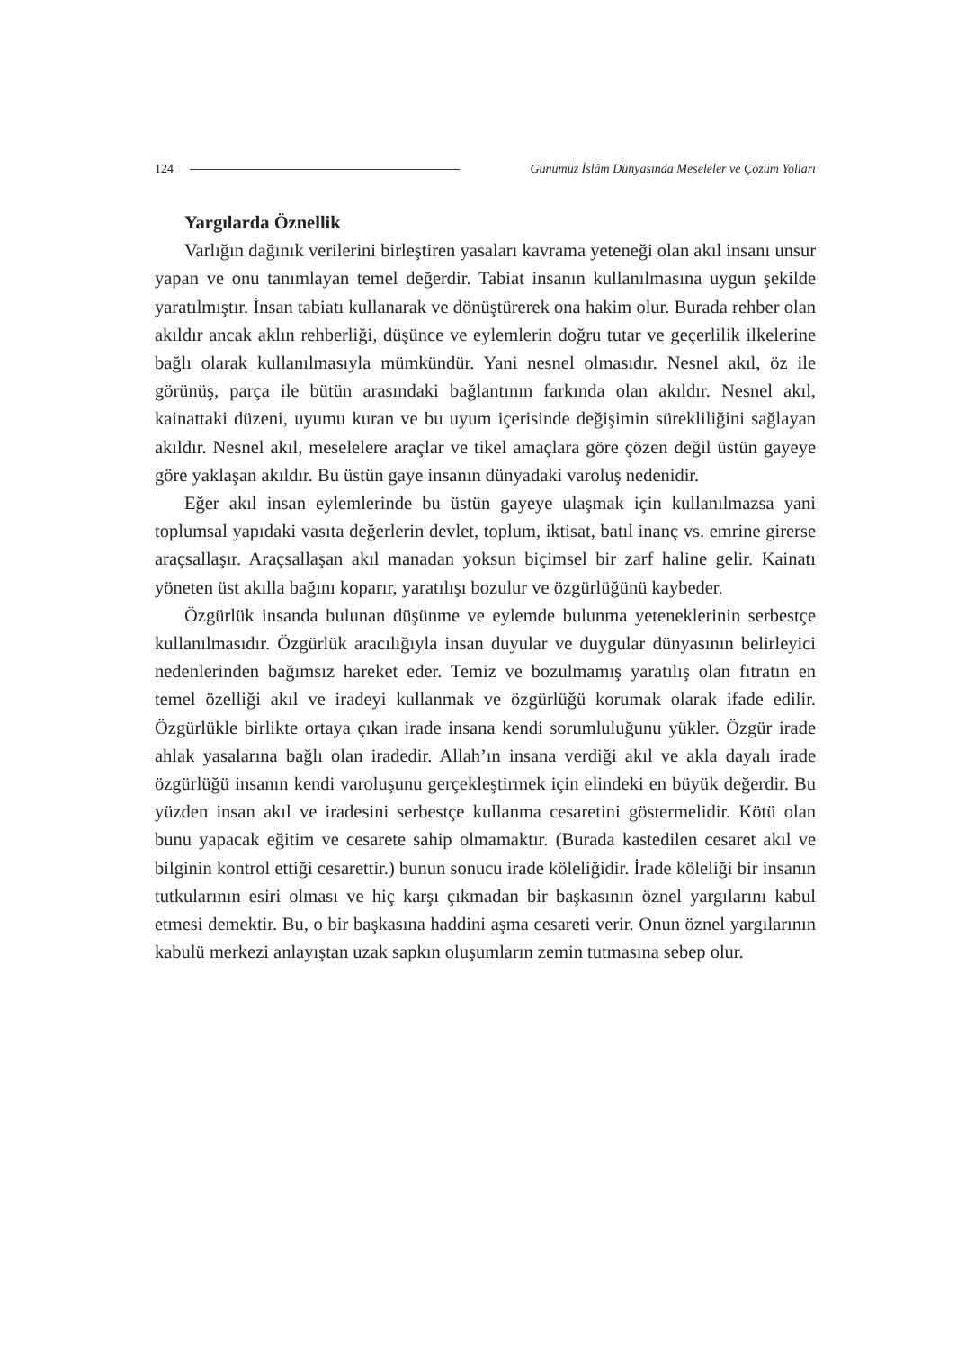124 Günümüz İslâm Dünyasında Meseleler ve Çözüm Yolları
Yargılarda Öznellik
Varlığın dağınık verilerini birleştiren yasaları kavrama yeteneği olan akıl insanı unsur yapan ve onu tanımlayan temel değerdir. Tabiat insanın kullanılmasına uygun şekilde yaratılmıştır. İnsan tabiatı kullanarak ve dönüştürerek ona hakim olur. Burada rehber olan akıldır ancak aklın rehberliği, düşünce ve eylemlerin doğru tutar ve geçerlilik ilkelerine bağlı olarak kullanılmasıyla mümkündür. Yani nesnel olmasıdır. Nesnel akıl, öz ile görünüş, parça ile bütün arasındaki bağlantının farkında olan akıldır. Nesnel akıl, kainattaki düzeni, uyumu kuran ve bu uyum içerisinde değişimin sürekliliğini sağlayan akıldır. Nesnel akıl, meselelere araçlar ve tikel amaçlara göre çözen değil üstün gayeye göre yaklaşan akıldır. Bu üstün gaye insanın dünyadaki varoluş nedenidir.
Eğer akıl insan eylemlerinde bu üstün gayeye ulaşmak için kullanılmazsa yani toplumsal yapıdaki vasıta değerlerin devlet, toplum, iktisat, batıl inanç vs. emrine girerse araçsallaşır. Araçsallaşan akıl manadan yoksun biçimsel bir zarf haline gelir. Kainatı yöneten üst akılla bağını koparır, yaratılışı bozulur ve özgürlüğünü kaybeder.
Özgürlük insanda bulunan düşünme ve eylemde bulunma yeteneklerinin serbestçe kullanılmasıdır. Özgürlük aracılığıyla insan duyular ve duygular dünyasının belirleyici nedenlerinden bağımsız hareket eder. Temiz ve bozulmamış yaratılış olan fıtratın en temel özelliği akıl ve iradeyi kullanmak ve özgürlüğü korumak olarak ifade edilir. Özgürlükle birlikte ortaya çıkan irade insana kendi sorumluluğunu yükler. Özgür irade ahlak yasalarına bağlı olan iradedir. Allah’ın insana verdiği akıl ve akla dayalı irade özgürlüğü insanın kendi varoluşunu gerçekleştirmek için elindeki en büyük değerdir. Bu yüzden insan akıl ve iradesini serbestçe kullanma cesaretini göstermelidir. Kötü olan bunu yapacak eğitim ve cesarete sahip olmamaktır. (Burada kastedilen cesaret akıl ve bilginin kontrol ettiği cesarettir.) bunun sonucu irade köleliğidir. İrade köleliği bir insanın tutkularının esiri olması ve hiç karşı çıkmadan bir başkasının öznel yargılarını kabul etmesi demektir. Bu, o bir başkasına haddini aşma cesareti verir. Onun öznel yargılarının kabulü merkezi anlayıştan uzak sapkın oluşumların zemin tutmasına sebep olur.